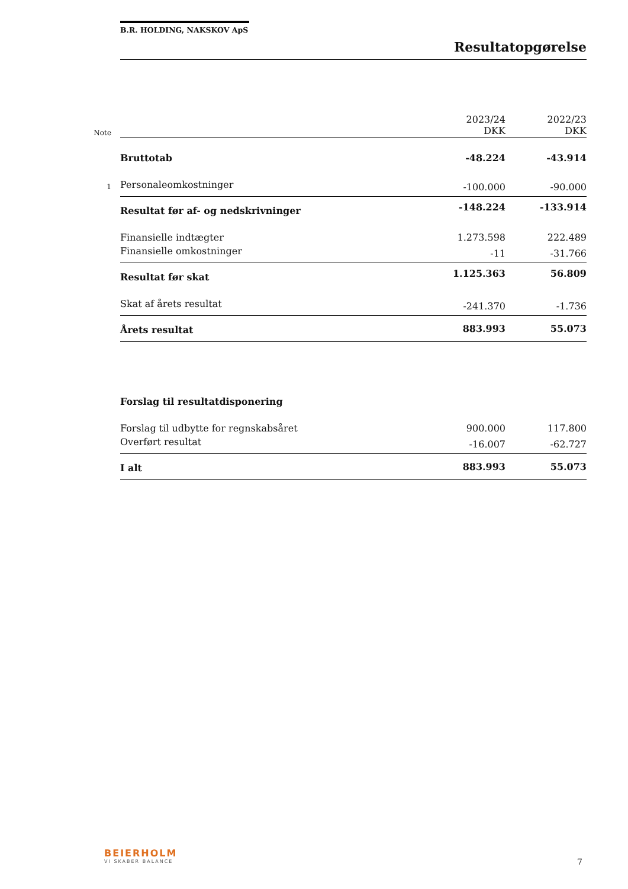B.R. HOLDING, NAKSKOV ApS
Resultatopgørelse
| Note | | 2023/24 DKK | 2022/23 DKK |
| | Bruttotab | -48.224 | -43.914 |
| 1 | Personaleomkostninger | -100.000 | -90.000 |
| | Resultat før af- og nedskrivninger | -148.224 | -133.914 |
| | Finansielle indtægter | 1.273.598 | 222.489 |
| | Finansielle omkostninger | -11 | -31.766 |
| | Resultat før skat | 1.125.363 | 56.809 |
| | Skat af årets resultat | -241.370 | -1.736 |
| | Årets resultat | 883.993 | 55.073 |
| | Forslag til resultatdisponering | | |
| | Forslag til udbytte for regnskabsåret | 900.000 | 117.800 |
| | Overført resultat | -16.007 | -62.727 |
| | I alt | 883.993 | 55.073 |
BEIERHOLM
VI SKABER BALANCE
7